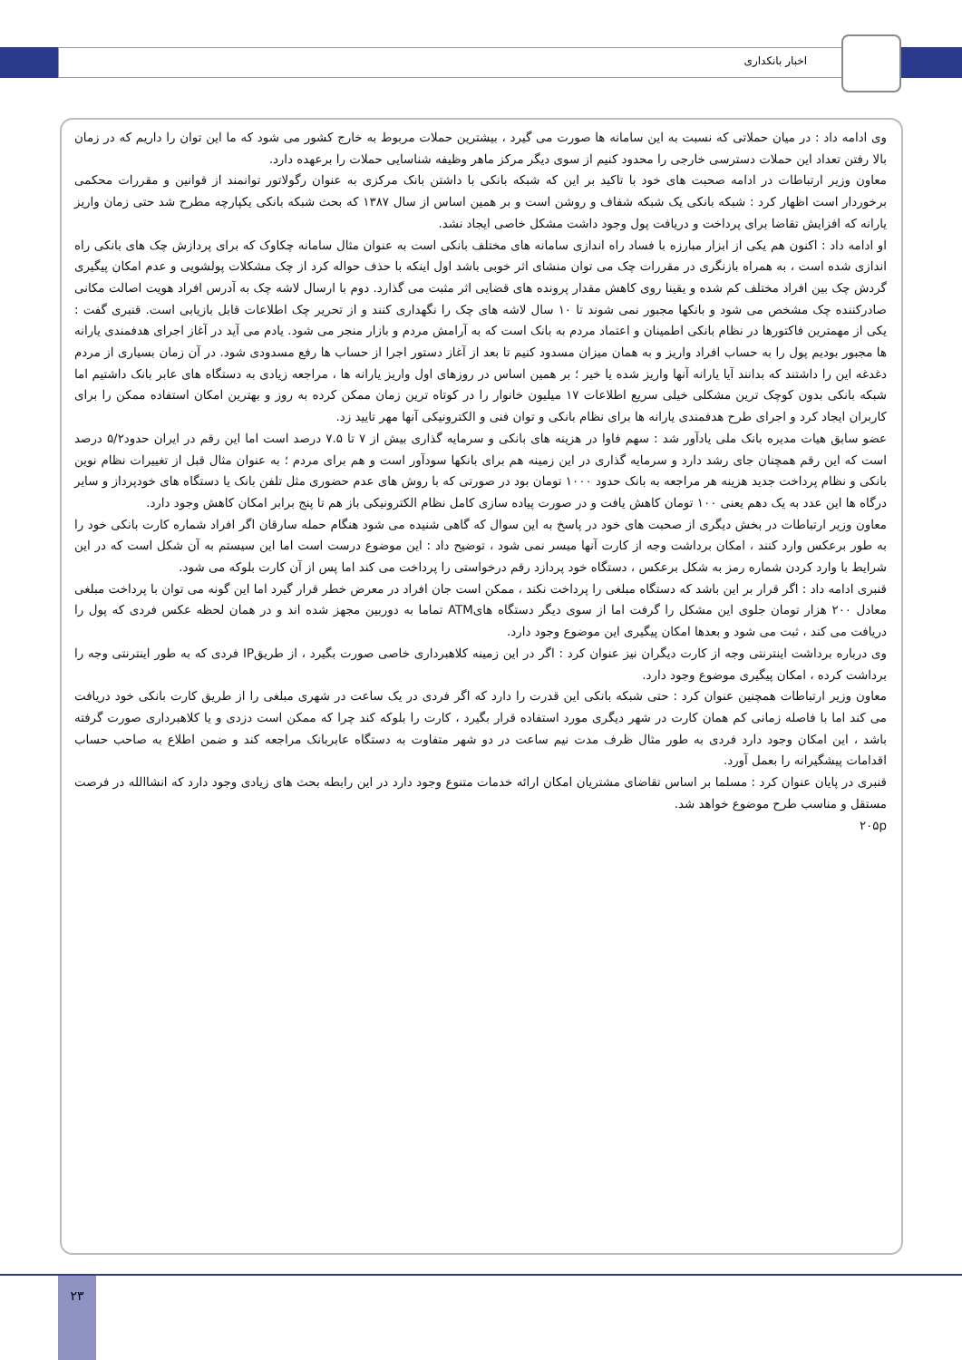اخبار بانکداری
وی ادامه داد : در میان حملاتی که نسبت به این سامانه ها صورت می گیرد ، بیشترین حملات مربوط به خارج کشور می شود که ما این توان را داریم که در زمان بالا رفتن تعداد این حملات دسترسی خارجی را محدود کنیم از سوی دیگر مرکز ماهر وظیفه شناسایی حملات را برعهده دارد.
معاون وزیر ارتباطات در ادامه صحبت های خود با تاکید بر این که شبکه بانکی با داشتن بانک مرکزی به عنوان رگولاتور توانمند از قوانین و مقررات محکمی برخوردار است اظهار کرد : شبکه بانکی یک شبکه شفاف و روشن است و بر همین اساس از سال ۱۳۸۷ که بحث شبکه بانکی یکپارچه مطرح شد حتی زمان واریز یارانه که افزایش تقاضا برای پرداخت و دریافت پول وجود داشت مشکل خاصی ایجاد نشد.
او ادامه داد : اکنون هم یکی از ابزار مبارزه با فساد راه اندازی سامانه های مختلف بانکی است به عنوان مثال سامانه چکاوک که برای پردازش چک های بانکی راه اندازی شده است ، به همراه بازنگری در مقررات چک می توان منشای اثر خوبی باشد اول اینکه با حذف حواله کرد از چک مشکلات پولشویی و عدم امکان پیگیری گردش چک بین افراد مختلف کم شده و یقینا روی کاهش مقدار پرونده های قضایی اثر مثبت می گذارد. دوم با ارسال لاشه چک به آدرس افراد هویت اصالت مکانی صادرکننده چک مشخص می شود و بانکها مجبور نمی شوند تا ۱۰ سال لاشه های چک را نگهداری کنند و از تحریر چک اطلاعات قابل بازیابی است. قنبری گفت : یکی از مهمترین فاکتورها در نظام بانکی اطمینان و اعتماد مردم به بانک است که به آرامش مردم و بازار منجر می شود. یادم می آید در آغاز اجرای هدفمندی یارانه ها مجبور بودیم پول را به حساب افراد واریز و به همان میزان مسدود کنیم تا بعد از آغاز دستور اجرا از حساب ها رفع مسدودی شود. در آن زمان بسیاری از مردم دغدغه این را داشتند که بدانند آیا یارانه آنها واریز شده یا خیر ؛ بر همین اساس در روزهای اول واریز یارانه ها ، مراجعه زیادی به دستگاه های عابر بانک داشتیم اما شبکه بانکی بدون کوچک ترین مشکلی خیلی سریع اطلاعات ۱۷ میلیون خانوار را در کوتاه ترین زمان ممکن کرده به روز و بهترین امکان استفاده ممکن را برای کاربران ایجاد کرد و اجرای طرح هدفمندی یارانه ها برای نظام بانکی و توان فنی و الکترونیکی آنها مهر تایید زد.
عضو سابق هیات مدیره بانک ملی یادآور شد : سهم فاوا در هزینه های بانکی و سرمایه گذاری بیش از ۷ تا ۷.۵ درصد است اما این رقم در ایران حدود۵/۲ درصد است که این رقم همچنان جای رشد دارد و سرمایه گذاری در این زمینه هم برای بانکها سودآور است و هم برای مردم ؛ به عنوان مثال قبل از تغییرات نظام نوین بانکی و نظام پرداخت جدید هزینه هر مراجعه به بانک حدود ۱۰۰۰ تومان بود در صورتی که با روش های عدم حضوری مثل تلفن بانک یا دستگاه های خودپرداز و سایر درگاه ها این عدد به یک دهم یعنی ۱۰۰ تومان کاهش یافت و در صورت پیاده سازی کامل نظام الکترونیکی باز هم تا پنج برابر امکان کاهش وجود دارد.
معاون وزیر ارتباطات در بخش دیگری از صحبت های خود در پاسخ به این سوال که گاهی شنیده می شود هنگام حمله سارقان اگر افراد شماره کارت بانکی خود را به طور برعکس وارد کنند ، امکان برداشت وجه از کارت آنها میسر نمی شود ، توضیح داد : این موضوع درست است اما این سیستم به آن شکل است که در این شرایط با وارد کردن شماره رمز به شکل برعکس ، دستگاه خود پردازد رقم درخواستی را پرداخت می کند اما پس از آن کارت بلوکه می شود.
قنبری ادامه داد : اگر قرار بر این باشد که دستگاه مبلغی را پرداخت نکند ، ممکن است جان افراد در معرض خطر قرار گیرد اما این گونه می توان با پرداخت مبلغی معادل ۲۰۰ هزار تومان جلوی این مشکل را گرفت اما از سوی دیگر دستگاه هایATM تماما به دوربین مجهز شده اند و در همان لحظه عکس فردی که پول را دریافت می کند ، ثبت می شود و بعدها امکان پیگیری این موضوع وجود دارد.
وی درباره برداشت اینترنتی وجه از کارت دیگران نیز عنوان کرد : اگر در این زمینه کلاهبرداری خاصی صورت بگیرد ، از طریقIP فردی که به طور اینترنتی وجه را برداشت کرده ، امکان پیگیری موضوع وجود دارد.
معاون وزیر ارتباطات همچنین عنوان کرد : حتی شبکه بانکی این قدرت را دارد که اگر فردی در یک ساعت در شهری مبلغی را از طریق کارت بانکی خود دریافت می کند اما با فاصله زمانی کم همان کارت در شهر دیگری مورد استفاده قرار بگیرد ، کارت را بلوکه کند چرا که ممکن است دزدی و یا کلاهبرداری صورت گرفته باشد ، این امکان وجود دارد فردی به طور مثال ظرف مدت نیم ساعت در دو شهر متفاوت به دستگاه عابربانک مراجعه کند و ضمن اطلاع به صاحب حساب اقدامات پیشگیرانه را بعمل آورد.
قنبری در پایان عنوان کرد : مسلما بر اساس تقاضای مشتریان امکان ارائه خدمات متنوع وجود دارد در این رابطه بحث های زیادی وجود دارد که انشاالله در فرصت مستقل و مناسب طرح موضوع خواهد شد.
۲۰۵p
۲۳